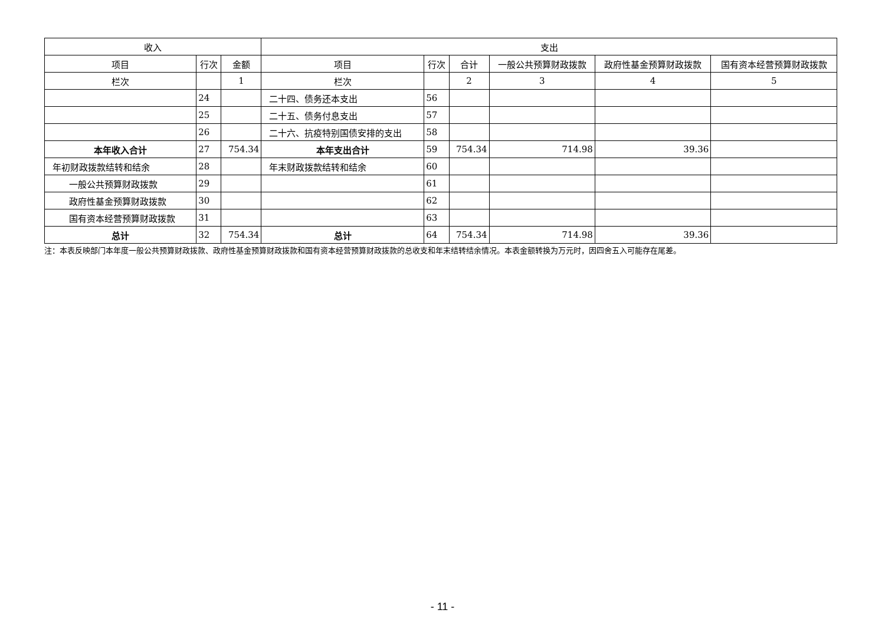| 收入 | | | 支出 | | | | | |
| --- | --- | --- | --- | --- | --- | --- | --- | --- |
| 项目 | 行次 | 金额 | 项目 | 行次 | 合计 | 一般公共预算财政拨款 | 政府性基金预算财政拨款 | 国有资本经营预算财政拨款 |
| 栏次 | | 1 | 栏次 | | 2 | 3 | 4 | 5 |
| | 24 | | 二十四、债务还本支出 | 56 | | | | |
| | 25 | | 二十五、债务付息支出 | 57 | | | | |
| | 26 | | 二十六、抗疫特别国债安排的支出 | 58 | | | | |
| 本年收入合计 | 27 | 754.34 | 本年支出合计 | 59 | 754.34 | 714.98 | 39.36 | |
| 年初财政拨款结转和结余 | 28 | | 年末财政拨款结转和结余 | 60 | | | | |
| 一般公共预算财政拨款 | 29 | | | 61 | | | | |
| 政府性基金预算财政拨款 | 30 | | | 62 | | | | |
| 国有资本经营预算财政拨款 | 31 | | | 63 | | | | |
| 总计 | 32 | 754.34 | 总计 | 64 | 754.34 | 714.98 | 39.36 | |
注：本表反映部门本年度一般公共预算财政拨款、政府性基金预算财政拨款和国有资本经营预算财政拨款的总收支和年末结转结余情况。本表金额转换为万元时，因四舍五入可能存在尾差。
- 11 -